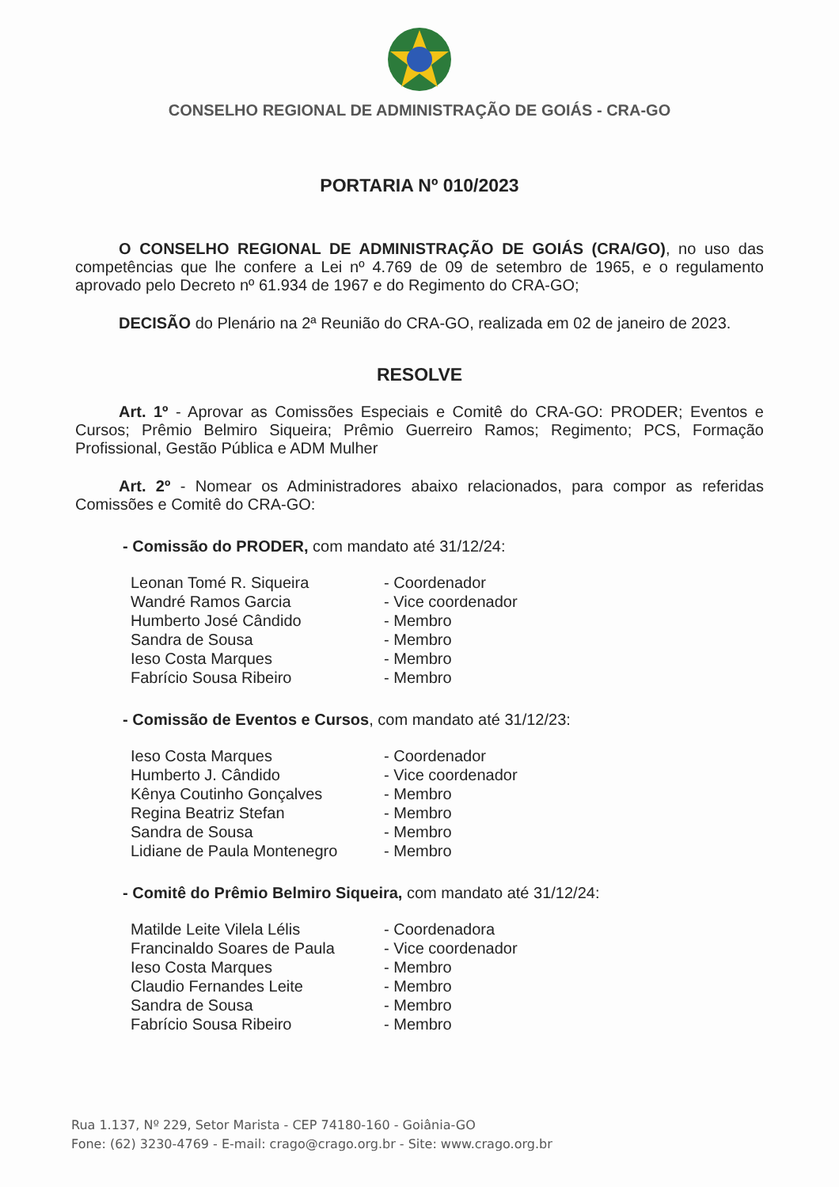CONSELHO REGIONAL DE ADMINISTRAÇÃO DE GOIÁS - CRA-GO
PORTARIA Nº 010/2023
O CONSELHO REGIONAL DE ADMINISTRAÇÃO DE GOIÁS (CRA/GO), no uso das competências que lhe confere a Lei nº 4.769 de 09 de setembro de 1965, e o regulamento aprovado pelo Decreto nº 61.934 de 1967 e do Regimento do CRA-GO;
DECISÃO do Plenário na 2ª Reunião do CRA-GO, realizada em 02 de janeiro de 2023.
RESOLVE
Art. 1º - Aprovar as Comissões Especiais e Comitê do CRA-GO: PRODER; Eventos e Cursos; Prêmio Belmiro Siqueira; Prêmio Guerreiro Ramos; Regimento; PCS, Formação Profissional, Gestão Pública e ADM Mulher
Art. 2º - Nomear os Administradores abaixo relacionados, para compor as referidas Comissões e Comitê do CRA-GO:
- Comissão do PRODER, com mandato até 31/12/24:
| Leonan Tomé R. Siqueira | - Coordenador |
| Wandré Ramos Garcia | - Vice coordenador |
| Humberto José Cândido | - Membro |
| Sandra de Sousa | - Membro |
| Ieso Costa Marques | - Membro |
| Fabrício Sousa Ribeiro | - Membro |
- Comissão de Eventos e Cursos, com mandato até 31/12/23:
| Ieso Costa Marques | - Coordenador |
| Humberto J. Cândido | - Vice coordenador |
| Kênya Coutinho Gonçalves | - Membro |
| Regina Beatriz Stefan | - Membro |
| Sandra de Sousa | - Membro |
| Lidiane de Paula Montenegro | - Membro |
- Comitê do Prêmio Belmiro Siqueira, com mandato até 31/12/24:
| Matilde Leite Vilela Lélis | - Coordenadora |
| Francinaldo Soares de Paula | - Vice coordenador |
| Ieso Costa Marques | - Membro |
| Claudio Fernandes Leite | - Membro |
| Sandra de Sousa | - Membro |
| Fabrício Sousa Ribeiro | - Membro |
Rua 1.137, Nº 229, Setor Marista - CEP 74180-160 - Goiânia-GO
Fone: (62) 3230-4769 - E-mail: crago@crago.org.br - Site: www.crago.org.br